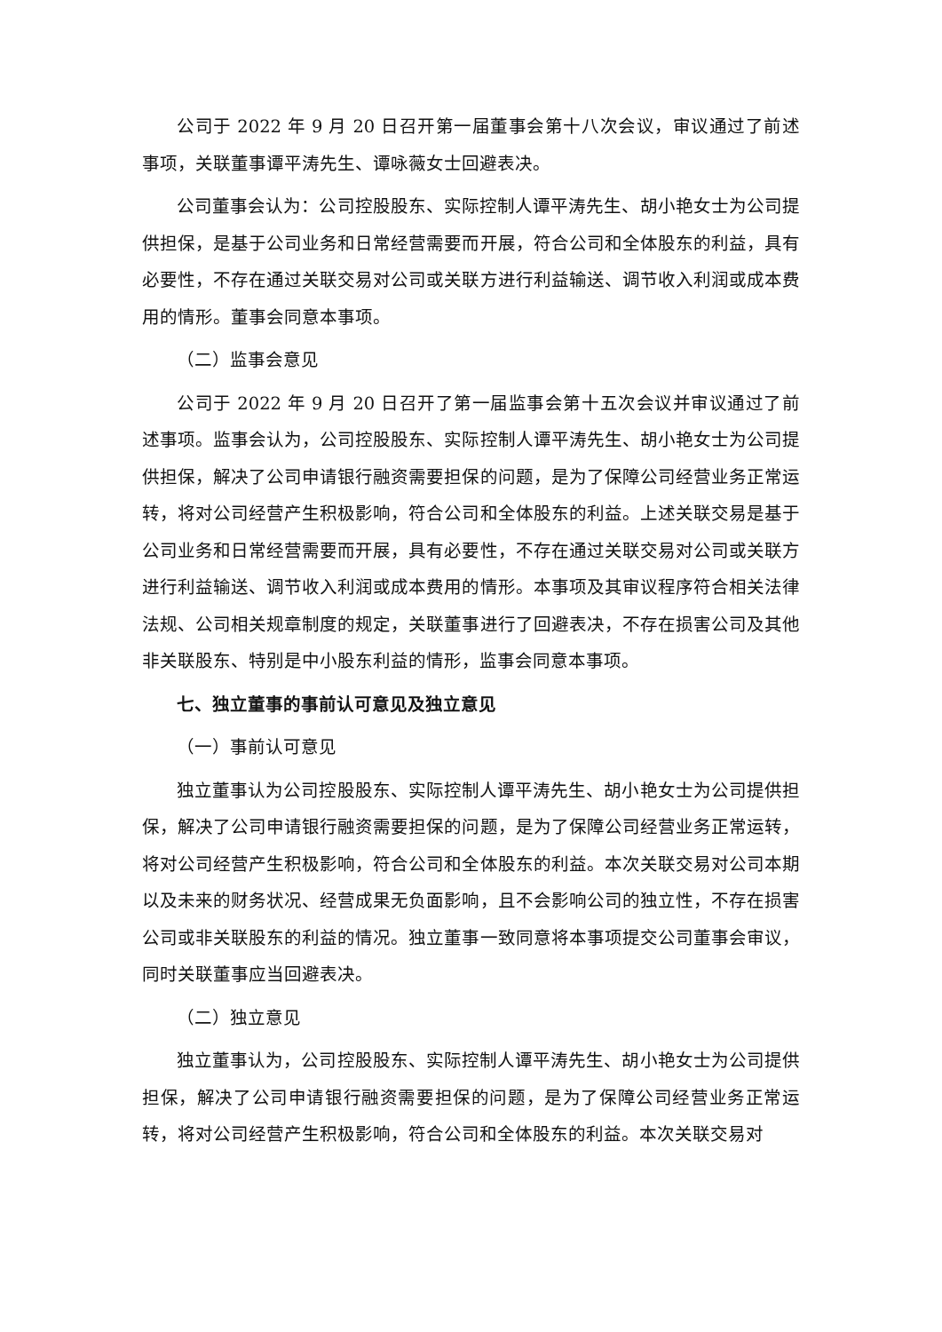公司于 2022 年 9 月 20 日召开第一届董事会第十八次会议，审议通过了前述事项，关联董事谭平涛先生、谭咏薇女士回避表决。
公司董事会认为：公司控股股东、实际控制人谭平涛先生、胡小艳女士为公司提供担保，是基于公司业务和日常经营需要而开展，符合公司和全体股东的利益，具有必要性，不存在通过关联交易对公司或关联方进行利益输送、调节收入利润或成本费用的情形。董事会同意本事项。
（二）监事会意见
公司于 2022 年 9 月 20 日召开了第一届监事会第十五次会议并审议通过了前述事项。监事会认为，公司控股股东、实际控制人谭平涛先生、胡小艳女士为公司提供担保，解决了公司申请银行融资需要担保的问题，是为了保障公司经营业务正常运转，将对公司经营产生积极影响，符合公司和全体股东的利益。上述关联交易是基于公司业务和日常经营需要而开展，具有必要性，不存在通过关联交易对公司或关联方进行利益输送、调节收入利润或成本费用的情形。本事项及其审议程序符合相关法律法规、公司相关规章制度的规定，关联董事进行了回避表决，不存在损害公司及其他非关联股东、特别是中小股东利益的情形，监事会同意本事项。
七、独立董事的事前认可意见及独立意见
（一）事前认可意见
独立董事认为公司控股股东、实际控制人谭平涛先生、胡小艳女士为公司提供担保，解决了公司申请银行融资需要担保的问题，是为了保障公司经营业务正常运转，将对公司经营产生积极影响，符合公司和全体股东的利益。本次关联交易对公司本期以及未来的财务状况、经营成果无负面影响，且不会影响公司的独立性，不存在损害公司或非关联股东的利益的情况。独立董事一致同意将本事项提交公司董事会审议，同时关联董事应当回避表决。
（二）独立意见
独立董事认为，公司控股股东、实际控制人谭平涛先生、胡小艳女士为公司提供担保，解决了公司申请银行融资需要担保的问题，是为了保障公司经营业务正常运转，将对公司经营产生积极影响，符合公司和全体股东的利益。本次关联交易对